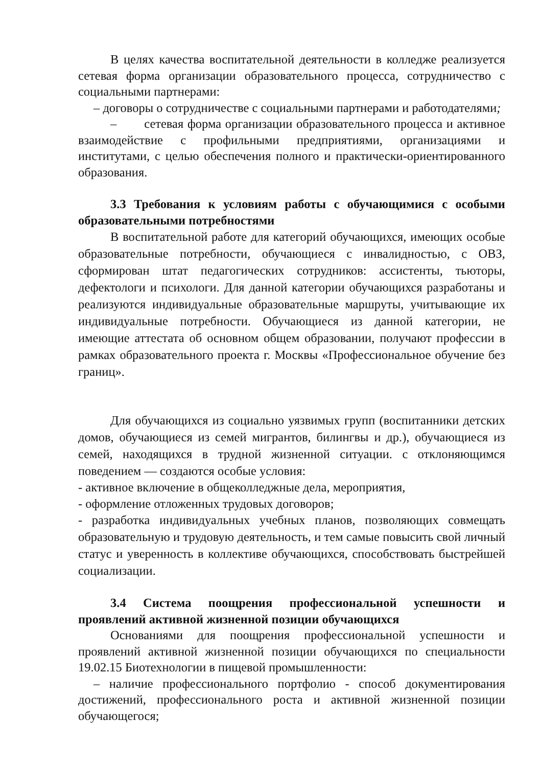В целях качества воспитательной деятельности в колледже реализуется сетевая форма организации образовательного процесса, сотрудничество с социальными партнерами:
– договоры о сотрудничестве с социальными партнерами и работодателями;
– сетевая форма организации образовательного процесса и активное взаимодействие с профильными предприятиями, организациями и институтами, с целью обеспечения полного и практически-ориентированного образования.
3.3 Требования к условиям работы с обучающимися с особыми образовательными потребностями
В воспитательной работе для категорий обучающихся, имеющих особые образовательные потребности, обучающиеся с инвалидностью, с ОВЗ, сформирован штат педагогических сотрудников: ассистенты, тьюторы, дефектологи и психологи. Для данной категории обучающихся разработаны и реализуются индивидуальные образовательные маршруты, учитывающие их индивидуальные потребности. Обучающиеся из данной категории, не имеющие аттестата об основном общем образовании, получают профессии в рамках образовательного проекта г. Москвы «Профессиональное обучение без границ».
Для обучающихся из социально уязвимых групп (воспитанники детских домов, обучающиеся из семей мигрантов, билингвы и др.), обучающиеся из семей, находящихся в трудной жизненной ситуации. с отклоняющимся поведением — создаются особые условия:
- активное включение в общеколледжные дела, мероприятия,
- оформление отложенных трудовых договоров;
- разработка индивидуальных учебных планов, позволяющих совмещать образовательную и трудовую деятельность, и тем самые повысить свой личный статус и уверенность в коллективе обучающихся, способствовать быстрейшей социализации.
3.4 Система поощрения профессиональной успешности и проявлений активной жизненной позиции обучающихся
Основаниями для поощрения профессиональной успешности и проявлений активной жизненной позиции обучающихся по специальности 19.02.15 Биотехнологии в пищевой промышленности:
– наличие профессионального портфолио - способ документирования достижений, профессионального роста и активной жизненной позиции обучающегося;